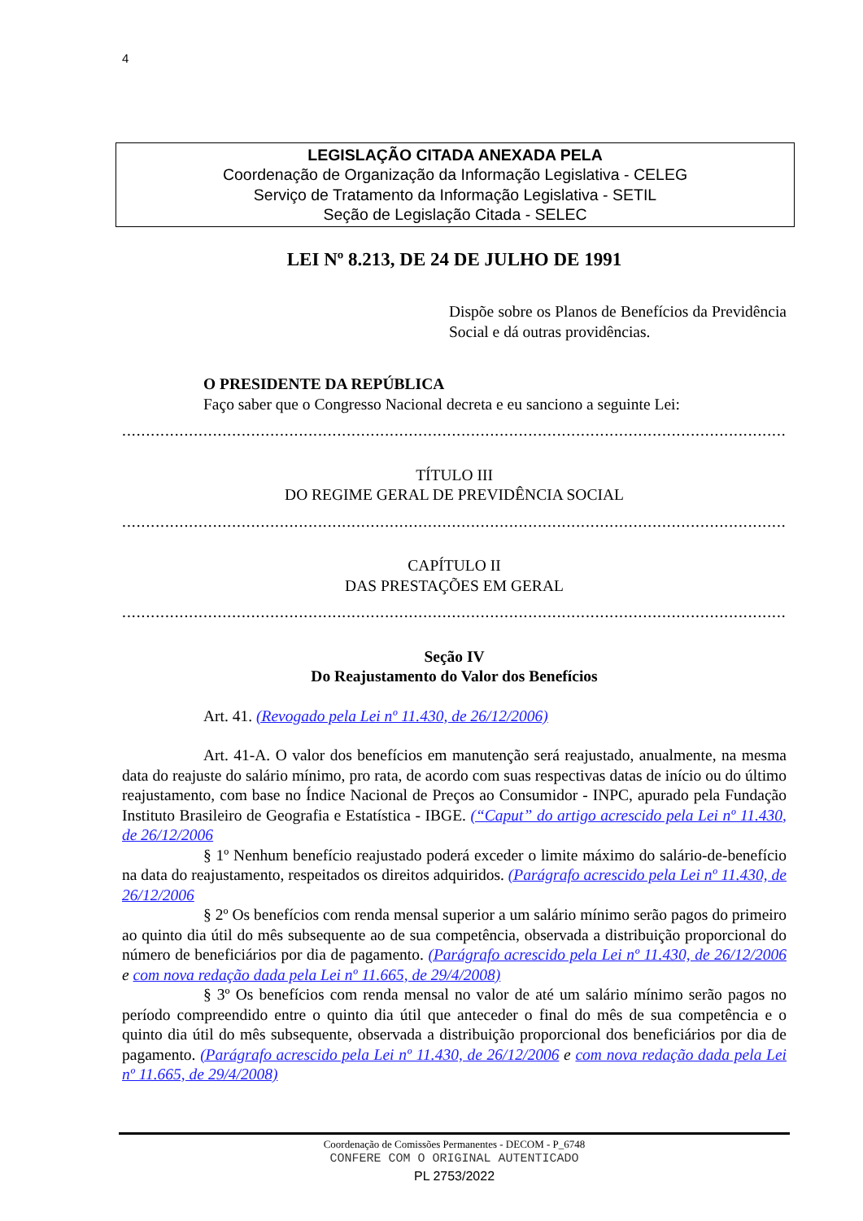4
LEGISLAÇÃO CITADA ANEXADA PELA
Coordenação de Organização da Informação Legislativa - CELEG
Serviço de Tratamento da Informação Legislativa - SETIL
Seção de Legislação Citada - SELEC
LEI Nº 8.213, DE 24 DE JULHO DE 1991
Dispõe sobre os Planos de Benefícios da Previdência Social e dá outras providências.
O PRESIDENTE DA REPÚBLICA
Faço saber que o Congresso Nacional decreta e eu sanciono a seguinte Lei:
..........................................................................................................................................................
TÍTULO III
DO REGIME GERAL DE PREVIDÊNCIA SOCIAL
..........................................................................................................................................................
CAPÍTULO II
DAS PRESTAÇÕES EM GERAL
..........................................................................................................................................................
Seção IV
Do Reajustamento do Valor dos Benefícios
Art. 41. (Revogado pela Lei nº 11.430, de 26/12/2006)
Art. 41-A. O valor dos benefícios em manutenção será reajustado, anualmente, na mesma data do reajuste do salário mínimo, pro rata, de acordo com suas respectivas datas de início ou do último reajustamento, com base no Índice Nacional de Preços ao Consumidor - INPC, apurado pela Fundação Instituto Brasileiro de Geografia e Estatística - IBGE. (“Caput” do artigo acrescido pela Lei nº 11.430, de 26/12/2006
§ 1º Nenhum benefício reajustado poderá exceder o limite máximo do salário-de-benefício na data do reajustamento, respeitados os direitos adquiridos. (Parágrafo acrescido pela Lei nº 11.430, de 26/12/2006
§ 2º Os benefícios com renda mensal superior a um salário mínimo serão pagos do primeiro ao quinto dia útil do mês subsequente ao de sua competência, observada a distribuição proporcional do número de beneficiários por dia de pagamento. (Parágrafo acrescido pela Lei nº 11.430, de 26/12/2006 e com nova redação dada pela Lei nº 11.665, de 29/4/2008)
§ 3º Os benefícios com renda mensal no valor de até um salário mínimo serão pagos no período compreendido entre o quinto dia útil que anteceder o final do mês de sua competência e o quinto dia útil do mês subsequente, observada a distribuição proporcional dos beneficiários por dia de pagamento. (Parágrafo acrescido pela Lei nº 11.430, de 26/12/2006 e com nova redação dada pela Lei nº 11.665, de 29/4/2008)
Coordenação de Comissões Permanentes - DECOM - P_6748
CONFERE COM O ORIGINAL AUTENTICADO
PL 2753/2022